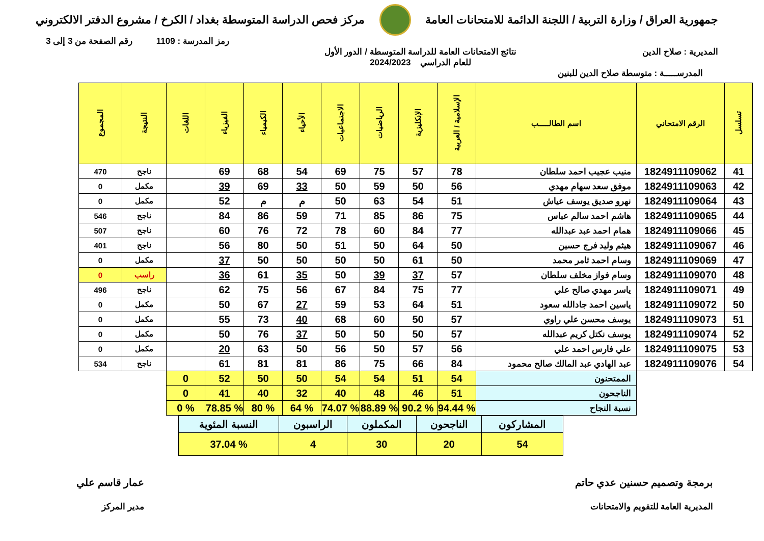جمهورية العراق / وزارة التربية / اللجنة الدائمة للامتحانات العامة
مركز فحص الدراسة المتوسطة بغداد / الكرخ / مشروع الدفتر الالكتروني
رمز المدرسة : 1109 رقم الصفحة من 3 إلى 3
المديرية : صلاح الدين نتائج الامتحانات العامة للدراسة المتوسطة / الدور الأول
للعام الدراسي 2024/2023
المدرســـــة : متوسطة صلاح الدين للبنين
| تسلسل | الرقم الامتحاني | اسم الطالـــــب | الإسلامية / العربية | الإنكليزية | الرياضيات | الاجتماعيات | الأحياء | الكيمياء | الفيزياء | اللغات | النتيجة | المجموع |
| --- | --- | --- | --- | --- | --- | --- | --- | --- | --- | --- | --- | --- |
| 41 | 1824911109062 | منيب عجيب احمد سلطان | 78 | 57 | 75 | 69 | 54 | 68 | 69 | | ناجح | 470 |
| 42 | 1824911109063 | موفق سعد سهام مهدي | 56 | 50 | 59 | 50 | 33 | 69 | 39 | | مكمل | 0 |
| 43 | 1824911109064 | نهرو صديق يوسف عياش | 51 | 54 | 63 | 50 | م | م | 52 | | مكمل | 0 |
| 44 | 1824911109065 | هاشم احمد سالم عباس | 75 | 86 | 85 | 71 | 59 | 86 | 84 | | ناجح | 546 |
| 45 | 1824911109066 | همام احمد عبد عبدالله | 77 | 84 | 60 | 78 | 72 | 76 | 60 | | ناجح | 507 |
| 46 | 1824911109067 | هيثم وليد فرج حسين | 50 | 64 | 50 | 51 | 50 | 80 | 56 | | ناجح | 401 |
| 47 | 1824911109069 | وسام احمد ثامر محمد | 50 | 61 | 50 | 50 | 50 | 50 | 37 | | مكمل | 0 |
| 48 | 1824911109070 | وسام فواز مخلف سلطان | 57 | 37 | 39 | 50 | 35 | 61 | 36 | | راسب | 0 |
| 49 | 1824911109071 | ياسر مهدي صالح علي | 77 | 75 | 84 | 67 | 56 | 75 | 62 | | ناجح | 496 |
| 50 | 1824911109072 | ياسين احمد جادالله سعود | 51 | 64 | 53 | 59 | 27 | 67 | 50 | | مكمل | 0 |
| 51 | 1824911109073 | يوسف محسن علي راوي | 57 | 50 | 60 | 68 | 40 | 73 | 55 | | مكمل | 0 |
| 52 | 1824911109074 | يوسف نكتل كريم عبدالله | 57 | 50 | 50 | 50 | 37 | 76 | 50 | | مكمل | 0 |
| 53 | 1824911109075 | علي فارس احمد علي | 56 | 57 | 50 | 56 | 50 | 63 | 20 | | مكمل | 0 |
| 54 | 1824911109076 | عبد الهادي عبد المالك صالح محمود | 84 | 66 | 75 | 86 | 81 | 81 | 61 | | ناجح | 534 |
| | | الممتحنون | 54 | 51 | 54 | 54 | 50 | 50 | 52 | 0 | | |
| | | الناجحون | 51 | 46 | 48 | 40 | 32 | 40 | 41 | 0 | | |
| | | نسبة النجاح | % 94.44 | % 90.2 | % 88.89 | % 74.07 | % 64 | % 80 | % 78.85 | % 0 | | |
| المشاركون | الناجحون | المكملون | الراسبون | النسبة المئوية |
| 54 | 20 | 30 | 4 | % 37.04 |
برمجة وتصميم حسنين عدي حاتم
المديرية العامة للتقويم والامتحانات
عمار قاسم علي
مدير المركز